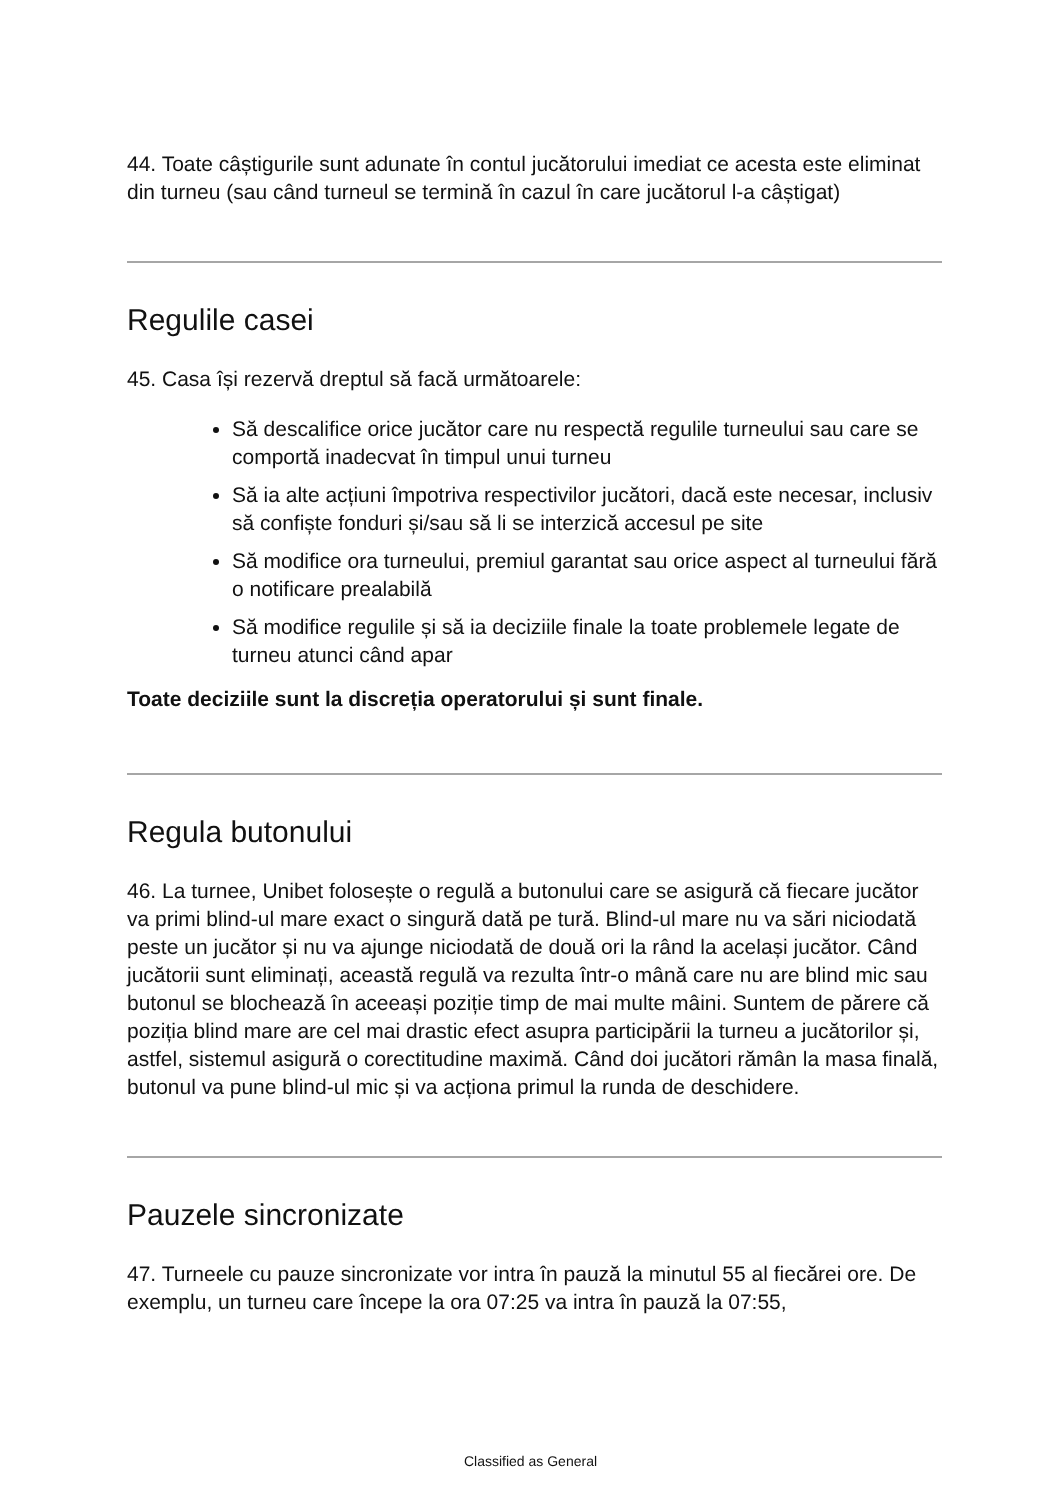44. Toate câștigurile sunt adunate în contul jucătorului imediat ce acesta este eliminat din turneu (sau când turneul se termină în cazul în care jucătorul l-a câștigat)
Regulile casei
45. Casa își rezervă dreptul să facă următoarele:
Să descalifice orice jucător care nu respectă regulile turneului sau care se comportă inadecvat în timpul unui turneu
Să ia alte acțiuni împotriva respectivilor jucători, dacă este necesar, inclusiv să confiște fonduri și/sau să li se interzică accesul pe site
Să modifice ora turneului, premiul garantat sau orice aspect al turneului fără o notificare prealabilă
Să modifice regulile și să ia deciziile finale la toate problemele legate de turneu atunci când apar
Toate deciziile sunt la discreția operatorului și sunt finale.
Regula butonului
46. La turnee, Unibet folosește o regulă a butonului care se asigură că fiecare jucător va primi blind-ul mare exact o singură dată pe tură. Blind-ul mare nu va sări niciodată peste un jucător și nu va ajunge niciodată de două ori la rând la același jucător. Când jucătorii sunt eliminați, această regulă va rezulta într-o mână care nu are blind mic sau butonul se blochează în aceeași poziție timp de mai multe mâini. Suntem de părere că poziția blind mare are cel mai drastic efect asupra participării la turneu a jucătorilor și, astfel, sistemul asigură o corectitudine maximă. Când doi jucători rămân la masa finală, butonul va pune blind-ul mic și va acționa primul la runda de deschidere.
Pauzele sincronizate
47. Turneele cu pauze sincronizate vor intra în pauză la minutul 55 al fiecărei ore. De exemplu, un turneu care începe la ora 07:25 va intra în pauză la 07:55,
Classified as General